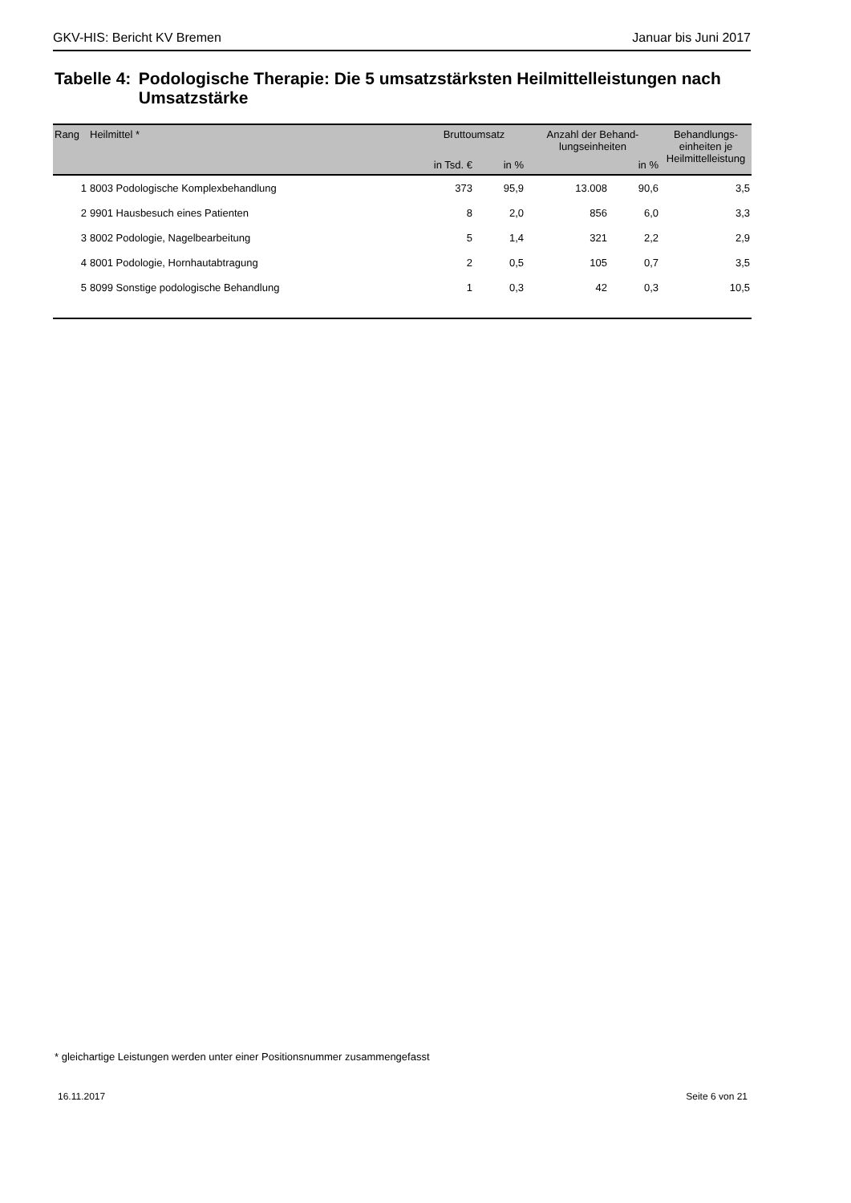GKV-HIS: Bericht KV Bremen Januar bis Juni 2017
Tabelle 4:
Podologische Therapie: Die 5 umsatzstärksten Heilmittelleistungen nach Umsatzstärke
| Rang | Heilmittel * | Bruttoumsatz | | Anzahl der Behand- lungseinheiten | | Behandlungs- einheiten je Heilmittelleistung |
| --- | --- | --- | --- | --- | --- | --- |
| | | in Tsd. € | in % | | in % | |
| 1 | 8003 Podologische Komplexbehandlung | 373 | 95,9 | 13.008 | 90,6 | 3,5 |
| 2 | 9901 Hausbesuch eines Patienten | 8 | 2,0 | 856 | 6,0 | 3,3 |
| 3 | 8002 Podologie, Nagelbearbeitung | 5 | 1,4 | 321 | 2,2 | 2,9 |
| 4 | 8001 Podologie, Hornhautabtragung | 2 | 0,5 | 105 | 0,7 | 3,5 |
| 5 | 8099 Sonstige podologische Behandlung | 1 | 0,3 | 42 | 0,3 | 10,5 |
* gleichartige Leistungen werden unter einer Positionsnummer zusammengefasst
16.11.2017 Seite 6 von 21